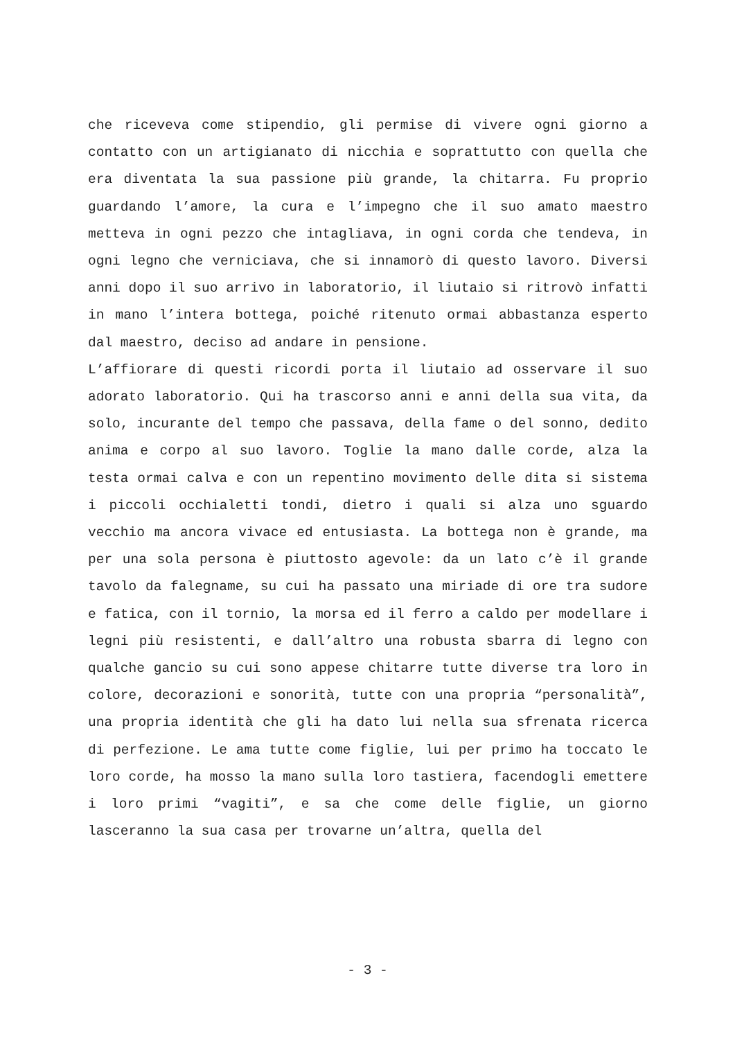che riceveva come stipendio, gli permise di vivere ogni giorno a contatto con un artigianato di nicchia e soprattutto con quella che era diventata la sua passione più grande, la chitarra. Fu proprio guardando l’amore, la cura e l’impegno che il suo amato maestro metteva in ogni pezzo che intagliava, in ogni corda che tendeva, in ogni legno che verniciava, che si innamorò di questo lavoro. Diversi anni dopo il suo arrivo in laboratorio, il liutaio si ritrovò infatti in mano l’intera bottega, poiché ritenuto ormai abbastanza esperto dal maestro, deciso ad andare in pensione.
L’affiorare di questi ricordi porta il liutaio ad osservare il suo adorato laboratorio. Qui ha trascorso anni e anni della sua vita, da solo, incurante del tempo che passava, della fame o del sonno, dedito anima e corpo al suo lavoro. Toglie la mano dalle corde, alza la testa ormai calva e con un repentino movimento delle dita si sistema i piccoli occhialetti tondi, dietro i quali si alza uno sguardo vecchio ma ancora vivace ed entusiasta. La bottega non è grande, ma per una sola persona è piuttosto agevole: da un lato c’è il grande tavolo da falegname, su cui ha passato una miriade di ore tra sudore e fatica, con il tornio, la morsa ed il ferro a caldo per modellare i legni più resistenti, e dall’altro una robusta sbarra di legno con qualche gancio su cui sono appese chitarre tutte diverse tra loro in colore, decorazioni e sonorità, tutte con una propria “personalità”, una propria identità che gli ha dato lui nella sua sfrenata ricerca di perfezione. Le ama tutte come figlie, lui per primo ha toccato le loro corde, ha mosso la mano sulla loro tastiera, facendogli emettere i loro primi “vagiti”, e sa che come delle figlie, un giorno lasceranno la sua casa per trovarne un’altra, quella del
- 3 -